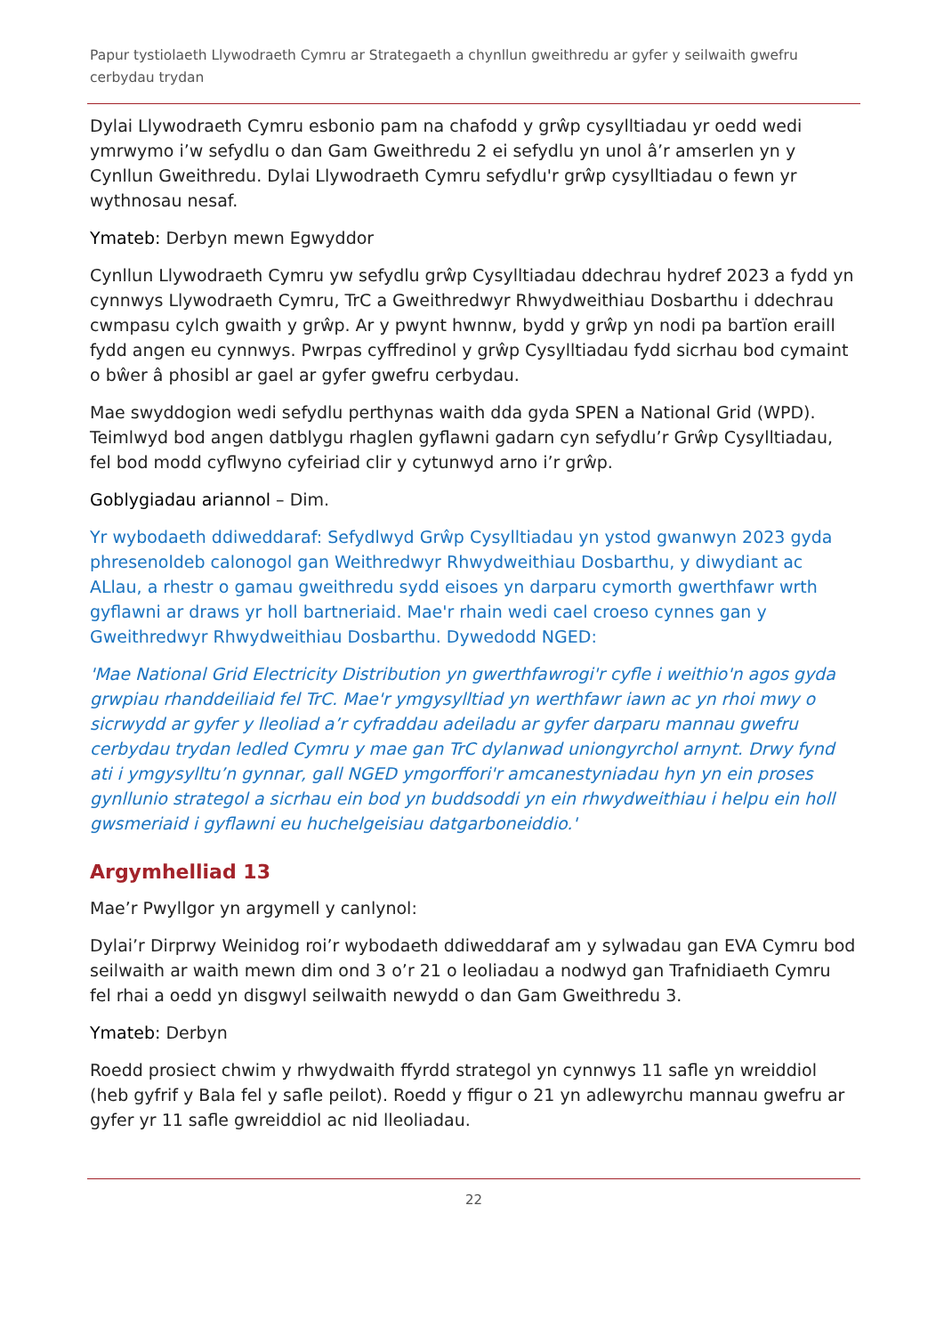Papur tystiolaeth Llywodraeth Cymru ar Strategaeth a chynllun gweithredu ar gyfer y seilwaith gwefru cerbydau trydan
Dylai Llywodraeth Cymru esbonio pam na chafodd y grŵp cysylltiadau yr oedd wedi ymrwymo i’w sefydlu o dan Gam Gweithredu 2 ei sefydlu yn unol â’r amserlen yn y Cynllun Gweithredu. Dylai Llywodraeth Cymru sefydlu'r grŵp cysylltiadau o fewn yr wythnosau nesaf.
Ymateb: Derbyn mewn Egwyddor
Cynllun Llywodraeth Cymru yw sefydlu grŵp Cysylltiadau ddechrau hydref 2023 a fydd yn cynnwys Llywodraeth Cymru, TrC a Gweithredwyr Rhwydweithiau Dosbarthu i ddechrau cwmpasu cylch gwaith y grŵp. Ar y pwynt hwnnw, bydd y grŵp yn nodi pa bartïon eraill fydd angen eu cynnwys. Pwrpas cyffredinol y grŵp Cysylltiadau fydd sicrhau bod cymaint o bŵer â phosibl ar gael ar gyfer gwefru cerbydau.
Mae swyddogion wedi sefydlu perthynas waith dda gyda SPEN a National Grid (WPD). Teimlwyd bod angen datblygu rhaglen gyflawni gadarn cyn sefydlu’r Grŵp Cysylltiadau, fel bod modd cyflwyno cyfeiriad clir y cytunwyd arno i’r grŵp.
Goblygiadau ariannol – Dim.
Yr wybodaeth ddiweddaraf: Sefydlwyd Grŵp Cysylltiadau yn ystod gwanwyn 2023 gyda phresenoldeb calonogol gan Weithredwyr Rhwydweithiau Dosbarthu, y diwydiant ac ALlau, a rhestr o gamau gweithredu sydd eisoes yn darparu cymorth gwerthfawr wrth gyflawni ar draws yr holl bartneriaid. Mae'r rhain wedi cael croeso cynnes gan y Gweithredwyr Rhwydweithiau Dosbarthu. Dywedodd NGED:
'Mae National Grid Electricity Distribution yn gwerthfawrogi'r cyfle i weithio'n agos gyda grwpiau rhanddeiliaid fel TrC. Mae'r ymgysylltiad yn werthfawr iawn ac yn rhoi mwy o sicrwydd ar gyfer y lleoliad a’r cyfraddau adeiladu ar gyfer darparu mannau gwefru cerbydau trydan ledled Cymru y mae gan TrC dylanwad uniongyrchol arnynt. Drwy fynd ati i ymgysylltu’n gynnar, gall NGED ymgorffori'r amcanestyniadau hyn yn ein proses gynllunio strategol a sicrhau ein bod yn buddsoddi yn ein rhwydweithiau i helpu ein holl gwsmeriaid i gyflawni eu huchelgeisiau datgarboneiddio.'
Argymhelliad 13
Mae’r Pwyllgor yn argymell y canlynol:
Dylai’r Dirprwy Weinidog roi’r wybodaeth ddiweddaraf am y sylwadau gan EVA Cymru bod seilwaith ar waith mewn dim ond 3 o’r 21 o leoliadau a nodwyd gan Trafnidiaeth Cymru fel rhai a oedd yn disgwyl seilwaith newydd o dan Gam Gweithredu 3.
Ymateb: Derbyn
Roedd prosiect chwim y rhwydwaith ffyrdd strategol yn cynnwys 11 safle yn wreiddiol (heb gyfrif y Bala fel y safle peilot). Roedd y ffigur o 21 yn adlewyrchu mannau gwefru ar gyfer yr 11 safle gwreiddiol ac nid lleoliadau.
22